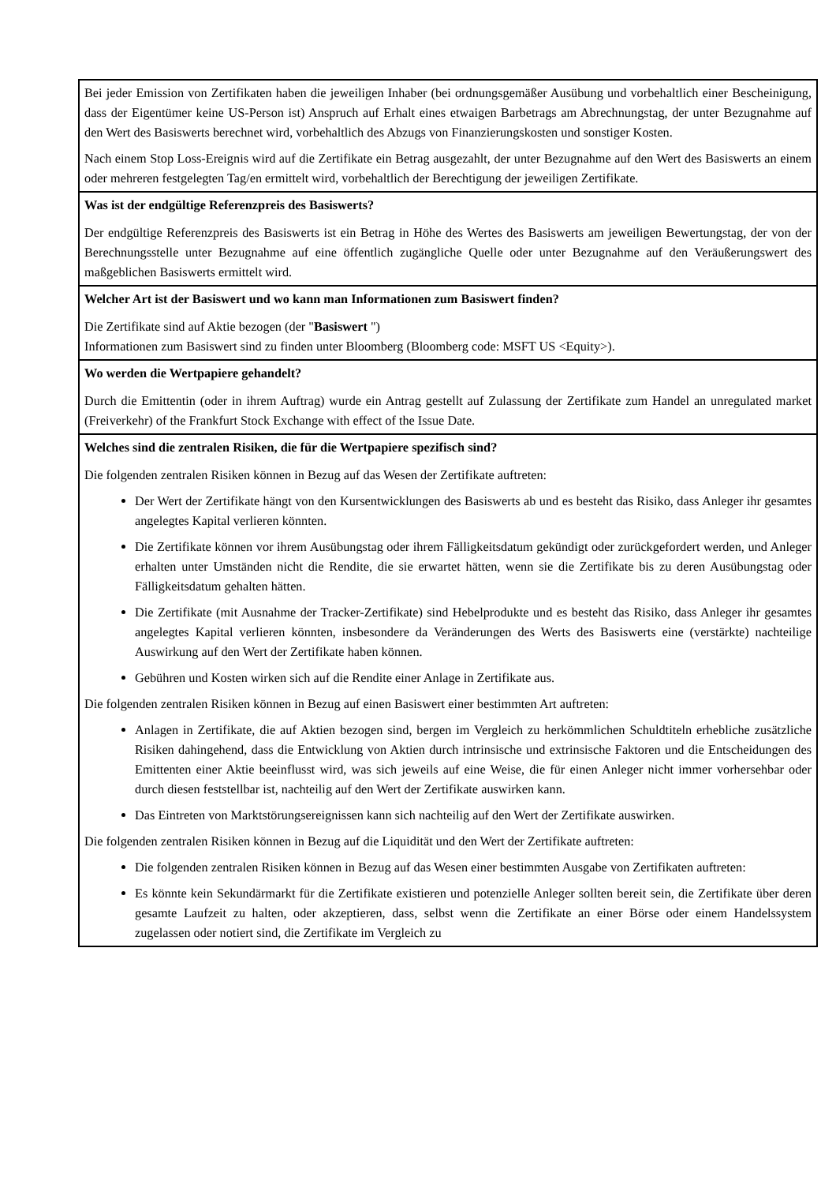| Bei jeder Emission von Zertifikaten haben die jeweiligen Inhaber (bei ordnungsgemäßer Ausübung und vorbehaltlich einer Bescheinigung, dass der Eigentümer keine US-Person ist) Anspruch auf Erhalt eines etwaigen Barbetrags am Abrechnungstag, der unter Bezugnahme auf den Wert des Basiswerts berechnet wird, vorbehaltlich des Abzugs von Finanzierungskosten und sonstiger Kosten. Nach einem Stop Loss-Ereignis wird auf die Zertifikate ein Betrag ausgezahlt, der unter Bezugnahme auf den Wert des Basiswerts an einem oder mehreren festgelegten Tag/en ermittelt wird, vorbehaltlich der Berechtigung der jeweiligen Zertifikate. |
| Was ist der endgültige Referenzpreis des Basiswerts? Der endgültige Referenzpreis des Basiswerts ist ein Betrag in Höhe des Wertes des Basiswerts am jeweiligen Bewertungstag, der von der Berechnungsstelle unter Bezugnahme auf eine öffentlich zugängliche Quelle oder unter Bezugnahme auf den Veräußerungswert des maßgeblichen Basiswerts ermittelt wird. |
| Welcher Art ist der Basiswert und wo kann man Informationen zum Basiswert finden? Die Zertifikate sind auf Aktie bezogen (der " Basiswert ") Informationen zum Basiswert sind zu finden unter Bloomberg (Bloomberg code: MSFT US <Equity>). |
| Wo werden die Wertpapiere gehandelt? Durch die Emittentin (oder in ihrem Auftrag) wurde ein Antrag gestellt auf Zulassung der Zertifikate zum Handel an unregulated market (Freiverkehr) of the Frankfurt Stock Exchange with effect of the Issue Date. |
| Welches sind die zentralen Risiken, die für die Wertpapiere spezifisch sind? Die folgenden zentralen Risiken können in Bezug auf das Wesen der Zertifikate auftreten: Der Wert der Zertifikate hängt von den Kursentwicklungen des Basiswerts ab und es besteht das Risiko, dass Anleger ihr gesamtes angelegtes Kapital verlieren könnten. Die Zertifikate können vor ihrem Ausübungstag oder ihrem Fälligkeitsdatum gekündigt oder zurückgefordert werden, und Anleger erhalten unter Umständen nicht die Rendite, die sie erwartet hätten, wenn sie die Zertifikate bis zu deren Ausübungstag oder Fälligkeitsdatum gehalten hätten. Die Zertifikate (mit Ausnahme der Tracker-Zertifikate) sind Hebelprodukte und es besteht das Risiko, dass Anleger ihr gesamtes angelegtes Kapital verlieren könnten, insbesondere da Veränderungen des Werts des Basiswerts eine (verstärkte) nachteilige Auswirkung auf den Wert der Zertifikate haben können. Gebühren und Kosten wirken sich auf die Rendite einer Anlage in Zertifikate aus. Die folgenden zentralen Risiken können in Bezug auf einen Basiswert einer bestimmten Art auftreten: Anlagen in Zertifikate, die auf Aktien bezogen sind, bergen im Vergleich zu herkömmlichen Schuldtiteln erhebliche zusätzliche Risiken dahingehend, dass die Entwicklung von Aktien durch intrinsische und extrinsische Faktoren und die Entscheidungen des Emittenten einer Aktie beeinflusst wird, was sich jeweils auf eine Weise, die für einen Anleger nicht immer vorhersehbar oder durch diesen feststellbar ist, nachteilig auf den Wert der Zertifikate auswirken kann. Das Eintreten von Marktstörungsereignissen kann sich nachteilig auf den Wert der Zertifikate auswirken. Die folgenden zentralen Risiken können in Bezug auf die Liquidität und den Wert der Zertifikate auftreten: Die folgenden zentralen Risiken können in Bezug auf das Wesen einer bestimmten Ausgabe von Zertifikaten auftreten: Es könnte kein Sekundärmarkt für die Zertifikate existieren und potenzielle Anleger sollten bereit sein, die Zertifikate über deren gesamte Laufzeit zu halten, oder akzeptieren, dass, selbst wenn die Zertifikate an einer Börse oder einem Handelssystem zugelassen oder notiert sind, die Zertifikate im Vergleich zu |